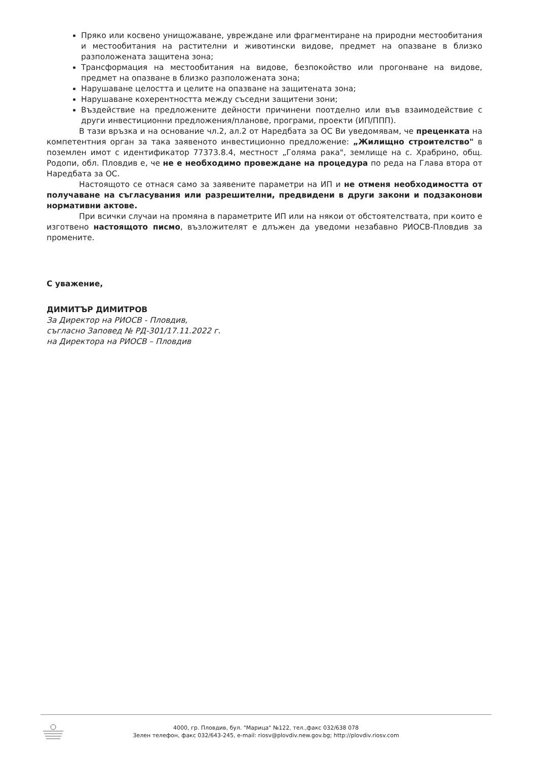Пряко или косвено унищожаване, увреждане или фрагментиране на природни местообитания и местообитания на растителни и животински видове, предмет на опазване в близко разположената защитена зона;
Трансформация на местообитания на видове, безпокойство или прогонване на видове, предмет на опазване в близко разположената зона;
Нарушаване целостта и целите на опазване на защитената зона;
Нарушаване кохерентността между съседни защитени зони;
Въздействие на предложените дейности причинени поотделно или във взаимодействие с други инвестиционни предложения/планове, програми, проекти (ИП/ППП).
В тази връзка и на основание чл.2, ал.2 от Наредбата за ОС Ви уведомявам, че преценката на компетентния орган за така заявеното инвестиционно предложение: „Жилищно строителство" в поземлен имот с идентификатор 77373.8.4, местност „Голяма рака", землище на с. Храбрино, общ. Родопи, обл. Пловдив е, че не е необходимо провеждане на процедура по реда на Глава втора от Наредбата за ОС.
Настоящото се отнася само за заявените параметри на ИП и не отменя необходимостта от получаване на съгласувания или разрешителни, предвидени в други закони и подзаконови нормативни актове.
При всички случаи на промяна в параметрите ИП или на някои от обстоятелствата, при които е изготвено настоящото писмо, възложителят е длъжен да уведоми незабавно РИОСВ-Пловдив за промените.
С уважение,
ДИМИТЪР ДИМИТРОВ
За Директор на РИОСВ - Пловдив,
съгласно Заповед № РД-301/17.11.2022 г.
на Директора на РИОСВ – Пловдив
4000, гр. Пловдив, бул. "Марица" №122, тел.,факс 032/638 078
Зелен телефон, факс 032/643-245, e-mail: riosv@plovdiv.new.gov.bg; http://plovdiv.riosv.com